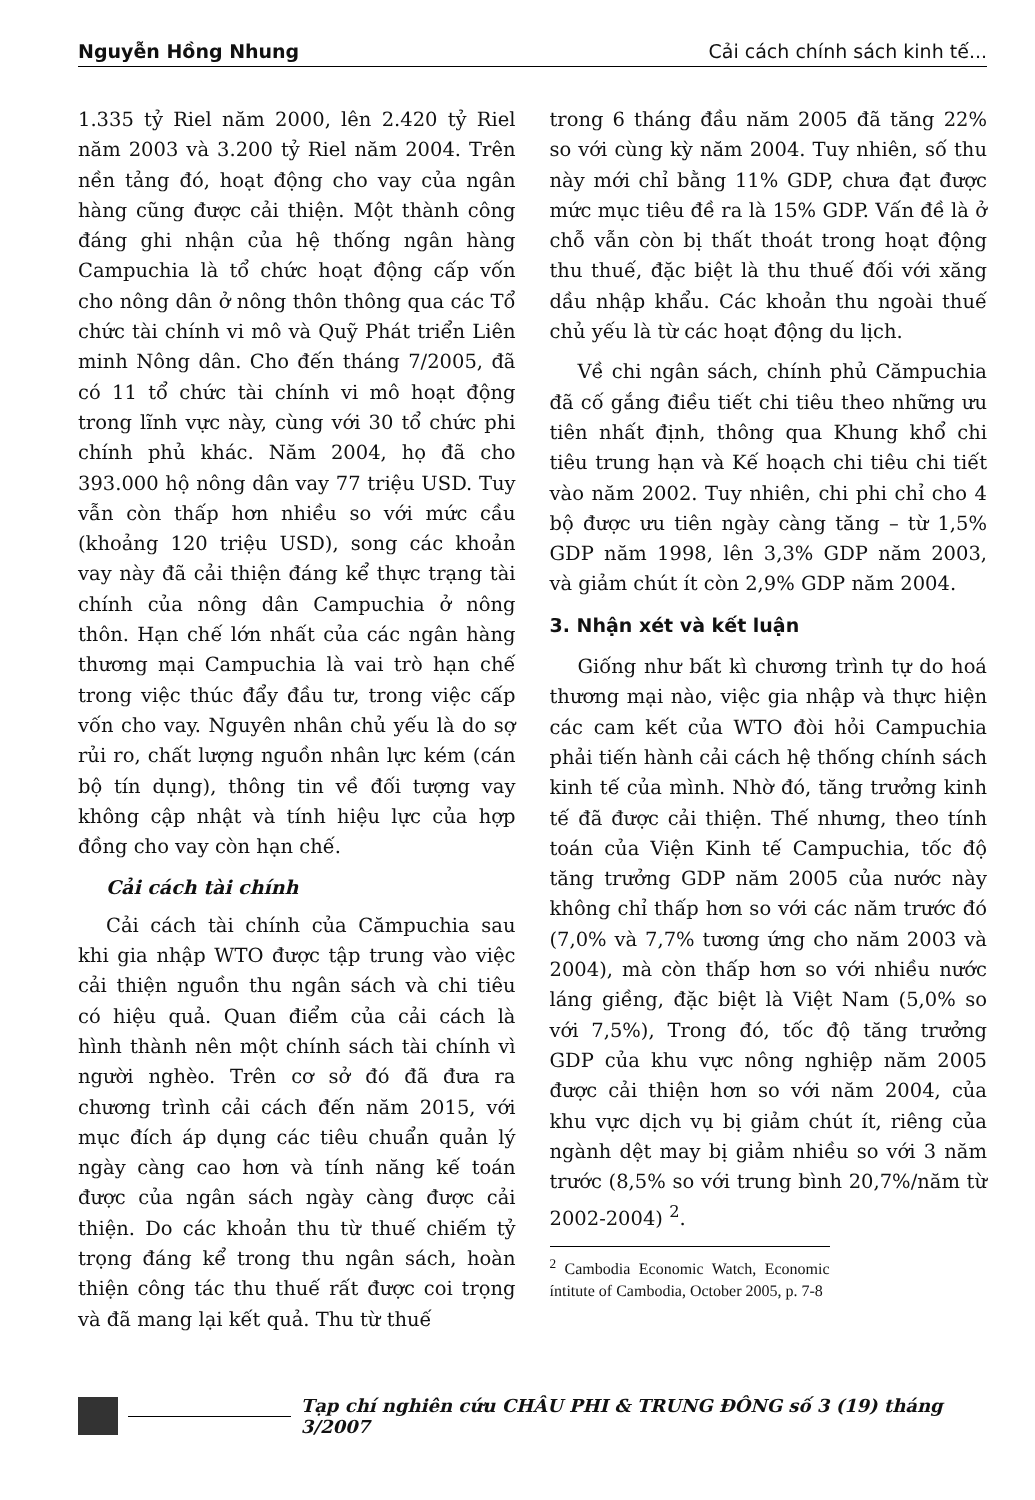Nguyễn Hồng Nhung Cải cách chính sách kinh tế...
1.335 tỷ Riel năm 2000, lên 2.420 tỷ Riel năm 2003 và 3.200 tỷ Riel năm 2004. Trên nền tảng đó, hoạt động cho vay của ngân hàng cũng được cải thiện. Một thành công đáng ghi nhận của hệ thống ngân hàng Campuchia là tổ chức hoạt động cấp vốn cho nông dân ở nông thôn thông qua các Tổ chức tài chính vi mô và Quỹ Phát triển Liên minh Nông dân. Cho đến tháng 7/2005, đã có 11 tổ chức tài chính vi mô hoạt động trong lĩnh vực này, cùng với 30 tổ chức phi chính phủ khác. Năm 2004, họ đã cho 393.000 hộ nông dân vay 77 triệu USD. Tuy vẫn còn thấp hơn nhiều so với mức cầu (khoảng 120 triệu USD), song các khoản vay này đã cải thiện đáng kể thực trạng tài chính của nông dân Campuchia ở nông thôn. Hạn chế lớn nhất của các ngân hàng thương mại Campuchia là vai trò hạn chế trong việc thúc đẩy đầu tư, trong việc cấp vốn cho vay. Nguyên nhân chủ yếu là do sợ rủi ro, chất lượng nguồn nhân lực kém (cán bộ tín dụng), thông tin về đối tượng vay không cập nhật và tính hiệu lực của hợp đồng cho vay còn hạn chế.
Cải cách tài chính
Cải cách tài chính của Cămpuchia sau khi gia nhập WTO được tập trung vào việc cải thiện nguồn thu ngân sách và chi tiêu có hiệu quả. Quan điểm của cải cách là hình thành nên một chính sách tài chính vì người nghèo. Trên cơ sở đó đã đưa ra chương trình cải cách đến năm 2015, với mục đích áp dụng các tiêu chuẩn quản lý ngày càng cao hơn và tính năng kế toán được của ngân sách ngày càng được cải thiện. Do các khoản thu từ thuế chiếm tỷ trọng đáng kể trong thu ngân sách, hoàn thiện công tác thu thuế rất được coi trọng và đã mang lại kết quả. Thu từ thuế
trong 6 tháng đầu năm 2005 đã tăng 22% so với cùng kỳ năm 2004. Tuy nhiên, số thu này mới chỉ bằng 11% GDP, chưa đạt được mức mục tiêu đề ra là 15% GDP. Vấn đề là ở chỗ vẫn còn bị thất thoát trong hoạt động thu thuế, đặc biệt là thu thuế đối với xăng dầu nhập khẩu. Các khoản thu ngoài thuế chủ yếu là từ các hoạt động du lịch.
Về chi ngân sách, chính phủ Cămpuchia đã cố gắng điều tiết chi tiêu theo những ưu tiên nhất định, thông qua Khung khổ chi tiêu trung hạn và Kế hoạch chi tiêu chi tiết vào năm 2002. Tuy nhiên, chi phi chỉ cho 4 bộ được ưu tiên ngày càng tăng – từ 1,5% GDP năm 1998, lên 3,3% GDP năm 2003, và giảm chút ít còn 2,9% GDP năm 2004.
3. Nhận xét và kết luận
Giống như bất kì chương trình tự do hoá thương mại nào, việc gia nhập và thực hiện các cam kết của WTO đòi hỏi Campuchia phải tiến hành cải cách hệ thống chính sách kinh tế của mình. Nhờ đó, tăng trưởng kinh tế đã được cải thiện. Thế nhưng, theo tính toán của Viện Kinh tế Campuchia, tốc độ tăng trưởng GDP năm 2005 của nước này không chỉ thấp hơn so với các năm trước đó (7,0% và 7,7% tương ứng cho năm 2003 và 2004), mà còn thấp hơn so với nhiều nước láng giềng, đặc biệt là Việt Nam (5,0% so với 7,5%), Trong đó, tốc độ tăng trưởng GDP của khu vực nông nghiệp năm 2005 được cải thiện hơn so với năm 2004, của khu vực dịch vụ bị giảm chút ít, riêng của ngành dệt may bị giảm nhiều so với 3 năm trước (8,5% so với trung bình 20,7%/năm từ 2002-2004) <sup>2</sup>.
<sup>2</sup> Cambodia Economic Watch, Economic íntitute of Cambodia, October 2005, p. 7-8
Tạp chí nghiên cứu CHÂU PHI & TRUNG ĐÔNG số 3 (19) tháng 3/2007